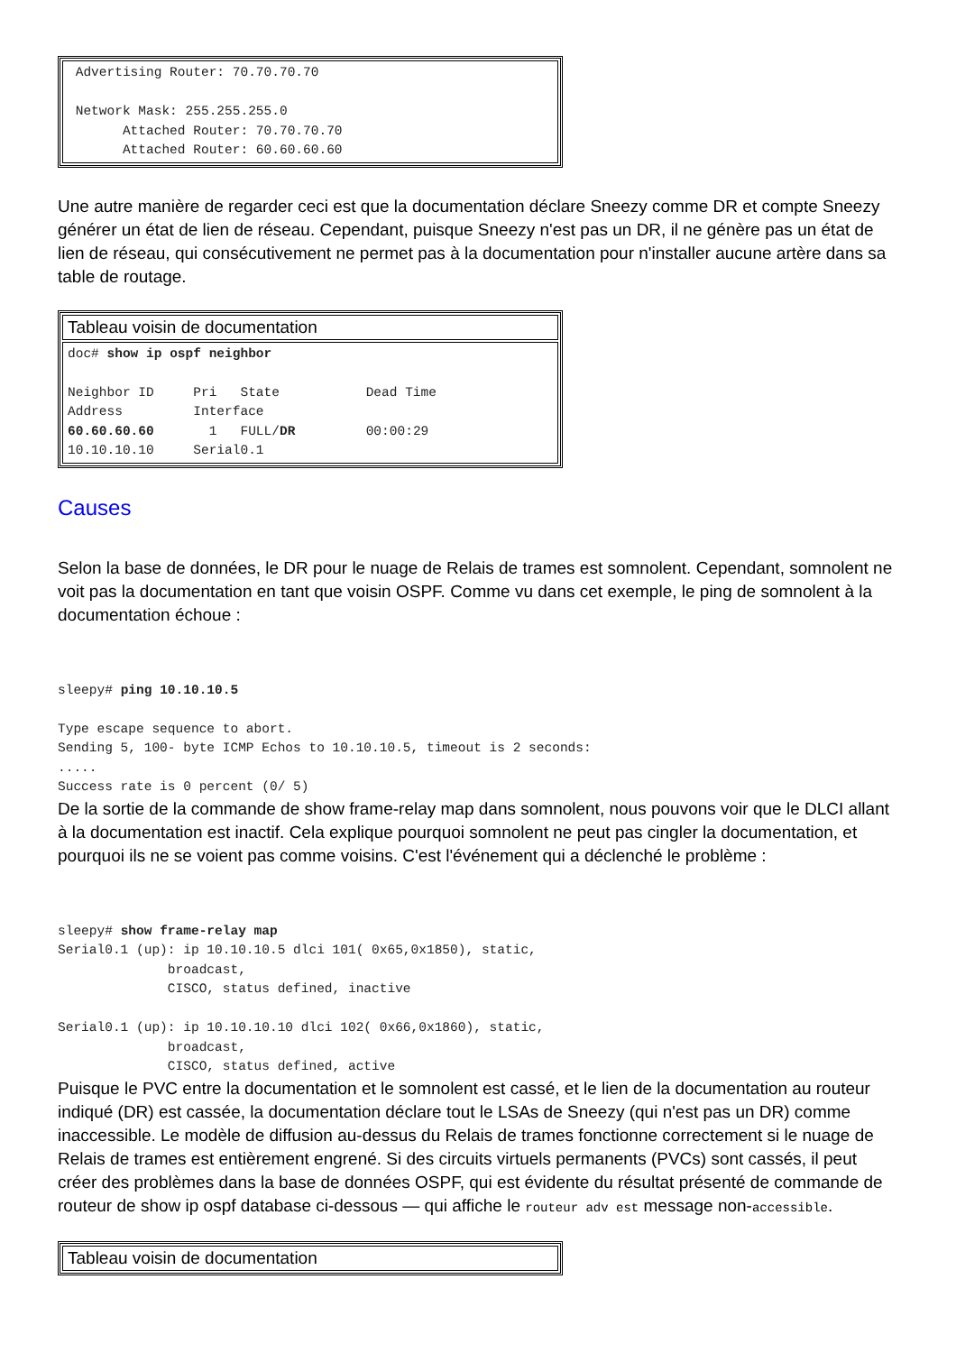| Advertising Router: 70.70.70.70 Network Mask: 255.255.255.0 Attached Router: 70.70.70.70 Attached Router: 60.60.60.60 |
Une autre manière de regarder ceci est que la documentation déclare Sneezy comme DR et compte Sneezy générer un état de lien de réseau. Cependant, puisque Sneezy n'est pas un DR, il ne génère pas un état de lien de réseau, qui consécutivement ne permet pas à la documentation pour n'installer aucune artère dans sa table de routage.
| Tableau voisin de documentation |
| doc# show ip ospf neighbor Neighbor ID Pri State Dead Time Address Interface 60.60.60.60 1 FULL/ DR 00:00:29 10.10.10.10 Serial0.1 |
Causes
Selon la base de données, le DR pour le nuage de Relais de trames est somnolent. Cependant, somnolent ne voit pas la documentation en tant que voisin OSPF. Comme vu dans cet exemple, le ping de somnolent à la documentation échoue :
sleepy# ping 10.10.10.5

Type escape sequence to abort.
Sending 5, 100- byte ICMP Echos to 10.10.10.5, timeout is 2 seconds:
.....
Success rate is 0 percent (0/ 5)
De la sortie de la commande de show frame-relay map dans somnolent, nous pouvons voir que le DLCI allant à la documentation est inactif. Cela explique pourquoi somnolent ne peut pas cingler la documentation, et pourquoi ils ne se voient pas comme voisins. C'est l'événement qui a déclenché le problème :
sleepy# show frame-relay map
Serial0.1 (up): ip 10.10.10.5 dlci 101( 0x65,0x1850), static,
              broadcast,
              CISCO, status defined, inactive

Serial0.1 (up): ip 10.10.10.10 dlci 102( 0x66,0x1860), static,
              broadcast,
              CISCO, status defined, active
Puisque le PVC entre la documentation et le somnolent est cassé, et le lien de la documentation au routeur indiqué (DR) est cassée, la documentation déclare tout le LSAs de Sneezy (qui n'est pas un DR) comme inaccessible. Le modèle de diffusion au-dessus du Relais de trames fonctionne correctement si le nuage de Relais de trames est entièrement engrené. Si des circuits virtuels permanents (PVCs) sont cassés, il peut créer des problèmes dans la base de données OSPF, qui est évidente du résultat présenté de commande de routeur de show ip ospf database ci-dessous — qui affiche le routeur adv est message non-accessible.
| Tableau voisin de documentation |